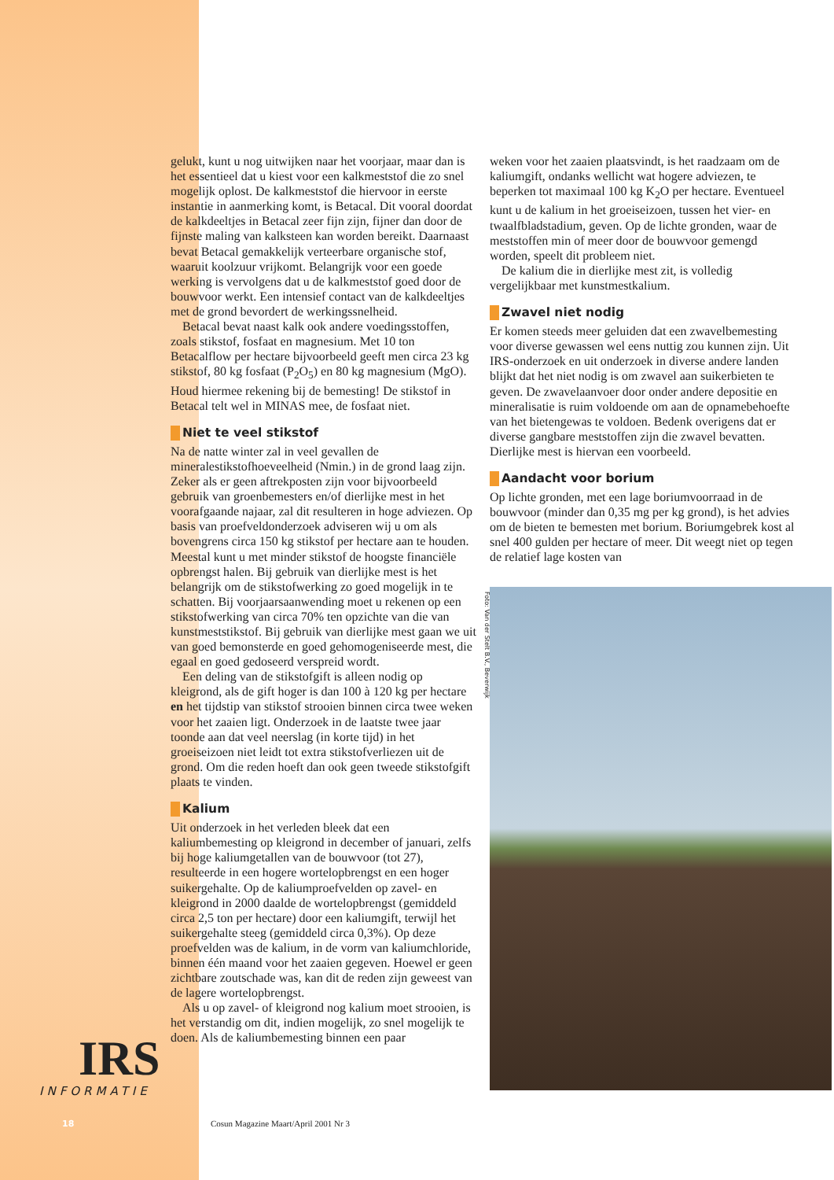gelukt, kunt u nog uitwijken naar het voorjaar, maar dan is het essentieel dat u kiest voor een kalkmeststof die zo snel mogelijk oplost. De kalkmeststof die hiervoor in eerste instantie in aanmerking komt, is Betacal. Dit vooral doordat de kalkdeeltjes in Betacal zeer fijn zijn, fijner dan door de fijnste maling van kalksteen kan worden bereikt. Daarnaast bevat Betacal gemakkelijk verteerbare organische stof, waaruit koolzuur vrijkomt. Belangrijk voor een goede werking is vervolgens dat u de kalkmeststof goed door de bouwvoor werkt. Een intensief contact van de kalkdeeltjes met de grond bevordert de werkingssnelheid.
Betacal bevat naast kalk ook andere voedingsstoffen, zoals stikstof, fosfaat en magnesium. Met 10 ton Betacalflow per hectare bijvoorbeeld geeft men circa 23 kg stikstof, 80 kg fosfaat (P<sub>2</sub>O<sub>5</sub>) en 80 kg magnesium (MgO). Houd hiermee rekening bij de bemesting! De stikstof in Betacal telt wel in MINAS mee, de fosfaat niet.
Niet te veel stikstof
Na de natte winter zal in veel gevallen de mineralestikstofhoeveelheid (Nmin.) in de grond laag zijn. Zeker als er geen aftrekposten zijn voor bijvoorbeeld gebruik van groenbemesters en/of dierlijke mest in het voorafgaande najaar, zal dit resulteren in hoge adviezen. Op basis van proefveldonderzoek adviseren wij u om als bovengrens circa 150 kg stikstof per hectare aan te houden. Meestal kunt u met minder stikstof de hoogste financiële opbrengst halen. Bij gebruik van dierlijke mest is het belangrijk om de stikstofwerking zo goed mogelijk in te schatten. Bij voorjaarsaanwending moet u rekenen op een stikstofwerking van circa 70% ten opzichte van die van kunstmeststikstof. Bij gebruik van dierlijke mest gaan we uit van goed bemonsterde en goed gehomogeniseerde mest, die egaal en goed gedoseerd verspreid wordt.
Een deling van de stikstofgift is alleen nodig op kleigrond, als de gift hoger is dan 100 à 120 kg per hectare en het tijdstip van stikstof strooien binnen circa twee weken voor het zaaien ligt. Onderzoek in de laatste twee jaar toonde aan dat veel neerslag (in korte tijd) in het groeiseizoen niet leidt tot extra stikstofverliezen uit de grond. Om die reden hoeft dan ook geen tweede stikstofgift plaats te vinden.
Kalium
Uit onderzoek in het verleden bleek dat een kaliumbemesting op kleigrond in december of januari, zelfs bij hoge kaliumgetallen van de bouwvoor (tot 27), resulteerde in een hogere wortelopbrengst en een hoger suikergehalte. Op de kaliumproefvelden op zavel- en kleigrond in 2000 daalde de wortelopbrengst (gemiddeld circa 2,5 ton per hectare) door een kaliumgift, terwijl het suikergehalte steeg (gemiddeld circa 0,3%). Op deze proefvelden was de kalium, in de vorm van kaliumchloride, binnen één maand voor het zaaien gegeven. Hoewel er geen zichtbare zoutschade was, kan dit de reden zijn geweest van de lagere wortelopbrengst.
Als u op zavel- of kleigrond nog kalium moet strooien, is het verstandig om dit, indien mogelijk, zo snel mogelijk te doen. Als de kaliumbemesting binnen een paar
weken voor het zaaien plaatsvindt, is het raadzaam om de kaliumgift, ondanks wellicht wat hogere adviezen, te beperken tot maximaal 100 kg K<sub>2</sub>O per hectare. Eventueel kunt u de kalium in het groeiseizoen, tussen het vier- en twaalfbladstadium, geven. Op de lichte gronden, waar de meststoffen min of meer door de bouwvoor gemengd worden, speelt dit probleem niet.
De kalium die in dierlijke mest zit, is volledig vergelijkbaar met kunstmestkalium.
Zwavel niet nodig
Er komen steeds meer geluiden dat een zwavelbemesting voor diverse gewassen wel eens nuttig zou kunnen zijn. Uit IRS-onderzoek en uit onderzoek in diverse andere landen blijkt dat het niet nodig is om zwavel aan suikerbieten te geven. De zwavelaanvoer door onder andere depositie en mineralisatie is ruim voldoende om aan de opnamebehoefte van het bietengewas te voldoen. Bedenk overigens dat er diverse gangbare meststoffen zijn die zwavel bevatten. Dierlijke mest is hiervan een voorbeeld.
Aandacht voor borium
Op lichte gronden, met een lage boriumvoorraad in de bouwvoor (minder dan 0,35 mg per kg grond), is het advies om de bieten te bemesten met borium. Boriumgebrek kost al snel 400 gulden per hectare of meer. Dit weegt niet op tegen de relatief lage kosten van
Foto: Van der Stelt B.V., Beverwijk
IRS
INFORMATIE
18
Cosun Magazine Maart/April 2001 Nr 3